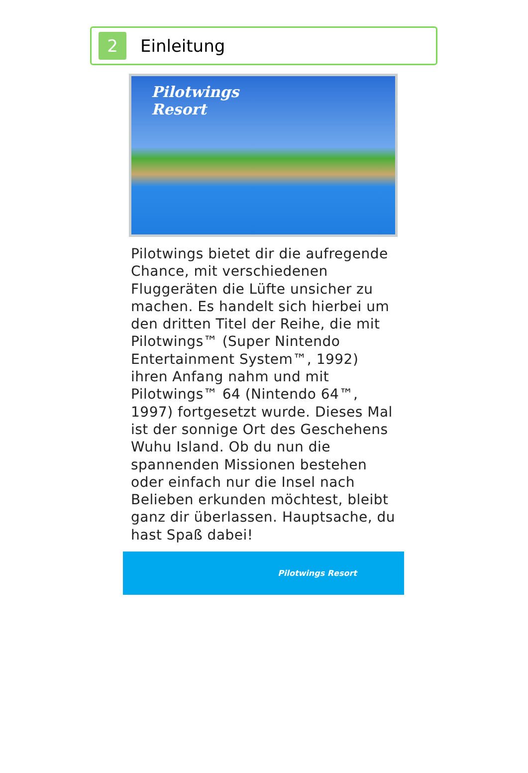2
Einleitung
Pilotwings
Resort
Pilotwings bietet dir die aufregende Chance, mit verschiedenen Fluggeräten die Lüfte unsicher zu machen. Es handelt sich hierbei um den dritten Titel der Reihe, die mit Pilotwings™ (Super Nintendo Entertainment System™, 1992) ihren Anfang nahm und mit Pilotwings™ 64 (Nintendo 64™, 1997) fortgesetzt wurde. Dieses Mal ist der sonnige Ort des Geschehens Wuhu Island. Ob du nun die spannenden Missionen bestehen oder einfach nur die Insel nach Belieben erkunden möchtest, bleibt ganz dir überlassen. Hauptsache, du hast Spaß dabei!
Pilotwings Resort